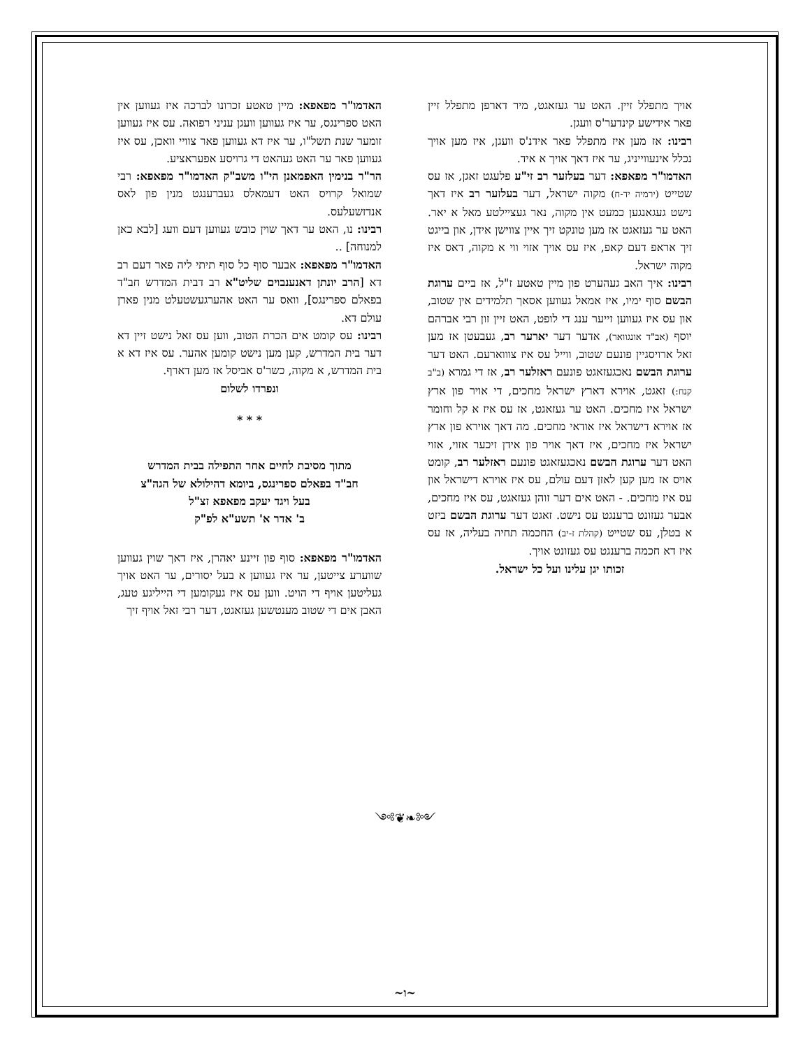האדמו"ר מפאפא: מיין טאטע זכרונו לברכה איז געווען אין האט ספרינגס, ער איז געווען וועגן עניני רפואה. עס איז געווען זומער שנת תשל"ו, ער איז דא געווען פאר צוויי וואכן, עס איז געווען פאר ער האט געהאט די גרויסע אפעראציע.
הר"ר בנימין האפמאנן הי"ו משב"ק האדמו"ר מפאפא: רבי שמואל קרויס האט דעמאלס געברענגט מנין פון לאס אנדזשעלעס.
רבינו: נו, האט ער דאך שוין כובש געווען דעם וועג [לבא כאן למנוחה] ..
האדמו"ר מפאפא: אבער סוף כל סוף תיתי ליה פאר דעם רב דא [הרב יונתן דאנענבוים שליט"א רב דבית המדרש חב"ד בפאלם ספרינגס], וואס ער האט אהערגעשטעלט מנין פארן עולם דא.
רבינו: עס קומט אים הכרת הטוב, ווען עס זאל נישט זיין דא דער בית המדרש, קען מען נישט קומען אהער. עס איז דא א בית המדרש, א מקוה, כשר'ס אביסל אז מען דארף.
ונפרדו לשלום
* * *
מתוך מסיבת לחיים אחר התפילה בבית המדרש
חב"ד בפאלם ספרינגס, ביומא דהילולא של הגה"צ
בעל ויגד יעקב מפאפא זצ"ל
ב' אדר א' תשע"א לפ"ק
האדמו"ר מפאפא: סוף פון זיינע יאהרן, איז דאך שוין געווען שווערע צייטען, ער איז געווען א בעל יסורים, ער האט אויך געליטען אויף די הויט. ווען עס איז געקומען די הייליגע טעג, האבן אים די שטוב מענטשען געזאגט, דער רבי זאל אויף זיך
אויך מתפלל זיין. האט ער געזאגט, מיר דארפן מתפלל זיין פאר אידישע קינדער'ס וועגן.
רבינו: אז מען איז מתפלל פאר אידנ'ס וועגן, איז מען אויך נכלל אינעווייניג, ער איז דאך אויך א איד.
האדמו"ר מפאפא: דער בעלזער רב זי"ע פלעגט זאגן, אז עס שטייט (ירמיה יד-ח) מקוה ישראל, דער בעלזער רב איז דאך נישט געגאנגען כמעט אין מקוה, נאר געציילטע מאל א יאר. האט ער געזאגט אז מען טונקט זיך איין צווישן אידן, און בייגט זיך אראפ דעם קאפ, איז עס אויך אזוי ווי א מקוה, דאס איז מקוה ישראל.
רבינו: איך האב געהערט פון מיין טאטע ז"ל, אז ביים ערוגת הבשם סוף ימיו, איז אמאל געווען אסאך תלמידים אין שטוב, און עס איז געווען זייער ענג די לופט, האט זיין זון רבי אברהם יוסף (אב"ד אונגוואר), אדער דער יארער רב, געבעטן אז מען זאל ארויסגיין פונעם שטוב, ווייל עס איז צוווארעם. האט דער ערוגת הבשם נאכגעזאגט פונעם ראזלער רב, אז די גמרא (ב"ב קנח:) זאגט, אוירא דארץ ישראל מחכים, די אויר פון ארץ ישראל איז מחכים. האט ער געזאגט, אז עס איז א קל וחומר אז אוירא דישראל איז אודאי מחכים. מה דאך אוירא פון ארץ ישראל איז מחכים, איז דאך אויר פון אידן זיכער אזוי, אזוי האט דער ערוגת הבשם נאכגעזאגט פונעם ראזלער רב, קומט אויס אז מען קען לאזן דעם עולם, עס איז אוירא דישראל און עס איז מחכים. - האט אים דער זוהן געזאגט, עס איז מחכים, אבער געזונט ברענגט עס נישט. זאגט דער ערוגת הבשם ביזט א בטלן, עס שטייט (קהלת ז-יב) החכמה תחיה בעליה, אז עס איז דא חכמה ברענגט עס געזונט אויך.
זכותו יגן עלינו ועל כל ישראל.
༺❦❧༻
~ו~